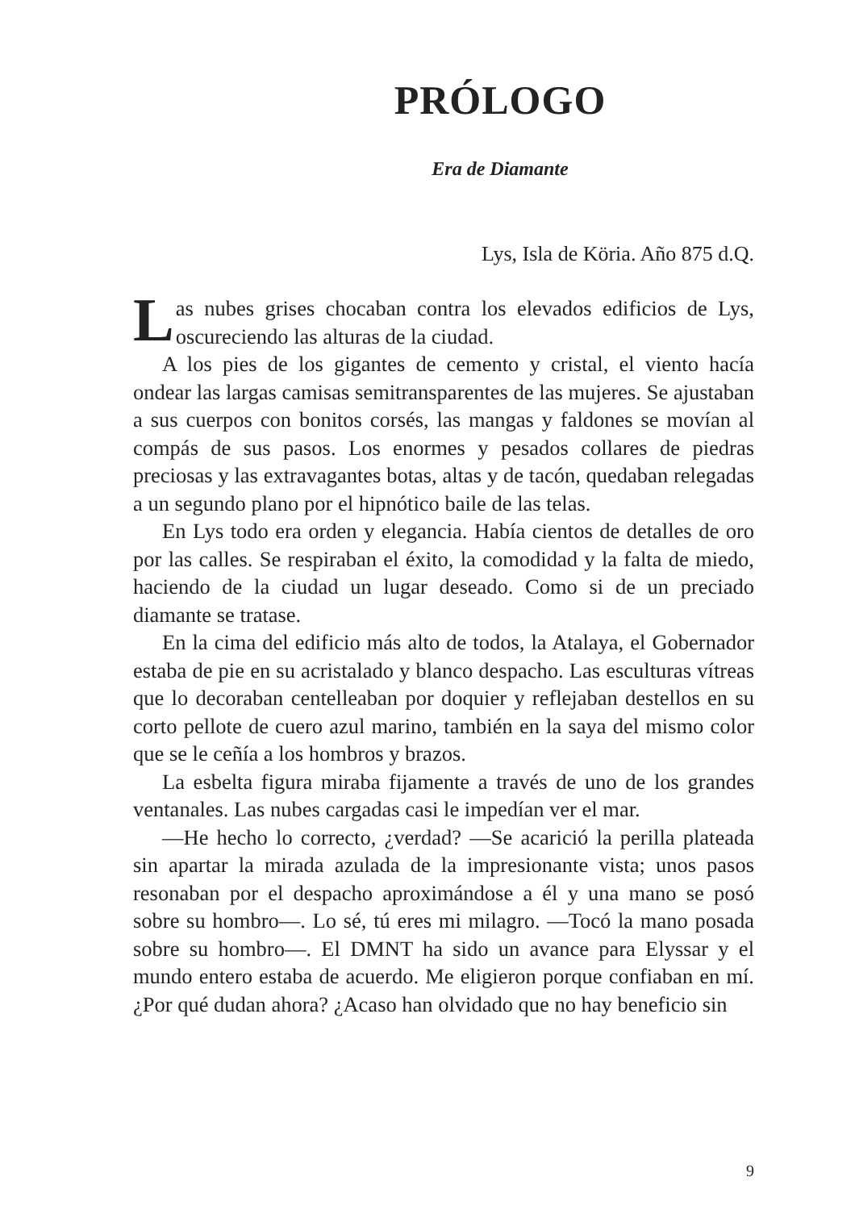PRÓLOGO
Era de Diamante
Lys, Isla de Köria. Año 875 d.Q.
Las nubes grises chocaban contra los elevados edificios de Lys, oscureciendo las alturas de la ciudad.
A los pies de los gigantes de cemento y cristal, el viento hacía ondear las largas camisas semitransparentes de las mujeres. Se ajustaban a sus cuerpos con bonitos corsés, las mangas y faldones se movían al compás de sus pasos. Los enormes y pesados collares de piedras preciosas y las extravagantes botas, altas y de tacón, quedaban relegadas a un segundo plano por el hipnótico baile de las telas.
En Lys todo era orden y elegancia. Había cientos de detalles de oro por las calles. Se respiraban el éxito, la comodidad y la falta de miedo, haciendo de la ciudad un lugar deseado. Como si de un preciado diamante se tratase.
En la cima del edificio más alto de todos, la Atalaya, el Gobernador estaba de pie en su acristalado y blanco despacho. Las esculturas vítreas que lo decoraban centelleaban por doquier y reflejaban destellos en su corto pellote de cuero azul marino, también en la saya del mismo color que se le ceñía a los hombros y brazos.
La esbelta figura miraba fijamente a través de uno de los grandes ventanales. Las nubes cargadas casi le impedían ver el mar.
—He hecho lo correcto, ¿verdad? —Se acarició la perilla plateada sin apartar la mirada azulada de la impresionante vista; unos pasos resonaban por el despacho aproximándose a él y una mano se posó sobre su hombro—. Lo sé, tú eres mi milagro. —Tocó la mano posada sobre su hombro—. El DMNT ha sido un avance para Elyssar y el mundo entero estaba de acuerdo. Me eligieron porque confiaban en mí. ¿Por qué dudan ahora? ¿Acaso han olvidado que no hay beneficio sin
9